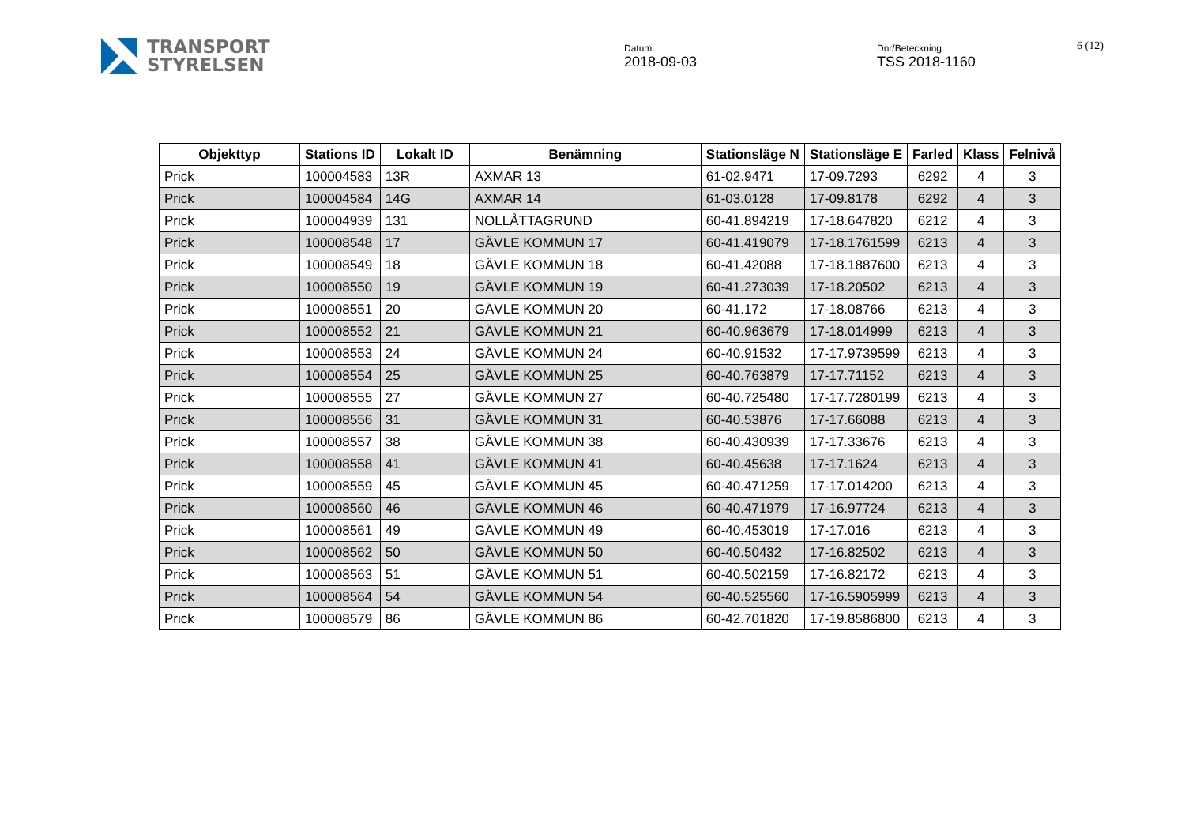TRANSPORT
STYRELSEN
Datum
2018-09-03
Dnr/Beteckning
TSS 2018-1160
6 (12)
| Objekttyp | Stations ID | Lokalt ID | Benämning | Stationsläge N | Stationsläge E | Farled | Klass | Felnivå |
| --- | --- | --- | --- | --- | --- | --- | --- | --- |
| Prick | 100004583 | 13R | AXMAR 13 | 61-02.9471 | 17-09.7293 | 6292 | 4 | 3 |
| Prick | 100004584 | 14G | AXMAR 14 | 61-03.0128 | 17-09.8178 | 6292 | 4 | 3 |
| Prick | 100004939 | 131 | NOLLÅTTAGRUND | 60-41.894219 | 17-18.647820 | 6212 | 4 | 3 |
| Prick | 100008548 | 17 | GÄVLE KOMMUN 17 | 60-41.419079 | 17-18.1761599 | 6213 | 4 | 3 |
| Prick | 100008549 | 18 | GÄVLE KOMMUN 18 | 60-41.42088 | 17-18.1887600 | 6213 | 4 | 3 |
| Prick | 100008550 | 19 | GÄVLE KOMMUN 19 | 60-41.273039 | 17-18.20502 | 6213 | 4 | 3 |
| Prick | 100008551 | 20 | GÄVLE KOMMUN 20 | 60-41.172 | 17-18.08766 | 6213 | 4 | 3 |
| Prick | 100008552 | 21 | GÄVLE KOMMUN 21 | 60-40.963679 | 17-18.014999 | 6213 | 4 | 3 |
| Prick | 100008553 | 24 | GÄVLE KOMMUN 24 | 60-40.91532 | 17-17.9739599 | 6213 | 4 | 3 |
| Prick | 100008554 | 25 | GÄVLE KOMMUN 25 | 60-40.763879 | 17-17.71152 | 6213 | 4 | 3 |
| Prick | 100008555 | 27 | GÄVLE KOMMUN 27 | 60-40.725480 | 17-17.7280199 | 6213 | 4 | 3 |
| Prick | 100008556 | 31 | GÄVLE KOMMUN 31 | 60-40.53876 | 17-17.66088 | 6213 | 4 | 3 |
| Prick | 100008557 | 38 | GÄVLE KOMMUN 38 | 60-40.430939 | 17-17.33676 | 6213 | 4 | 3 |
| Prick | 100008558 | 41 | GÄVLE KOMMUN 41 | 60-40.45638 | 17-17.1624 | 6213 | 4 | 3 |
| Prick | 100008559 | 45 | GÄVLE KOMMUN 45 | 60-40.471259 | 17-17.014200 | 6213 | 4 | 3 |
| Prick | 100008560 | 46 | GÄVLE KOMMUN 46 | 60-40.471979 | 17-16.97724 | 6213 | 4 | 3 |
| Prick | 100008561 | 49 | GÄVLE KOMMUN 49 | 60-40.453019 | 17-17.016 | 6213 | 4 | 3 |
| Prick | 100008562 | 50 | GÄVLE KOMMUN 50 | 60-40.50432 | 17-16.82502 | 6213 | 4 | 3 |
| Prick | 100008563 | 51 | GÄVLE KOMMUN 51 | 60-40.502159 | 17-16.82172 | 6213 | 4 | 3 |
| Prick | 100008564 | 54 | GÄVLE KOMMUN 54 | 60-40.525560 | 17-16.5905999 | 6213 | 4 | 3 |
| Prick | 100008579 | 86 | GÄVLE KOMMUN 86 | 60-42.701820 | 17-19.8586800 | 6213 | 4 | 3 |